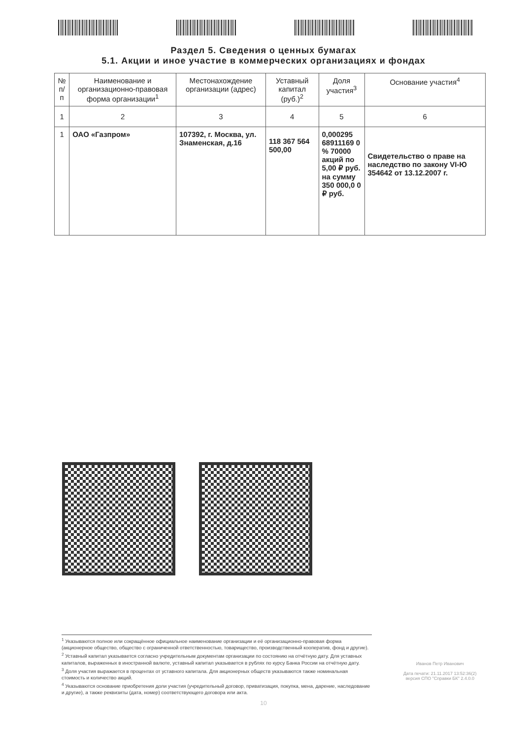Раздел 5. Сведения о ценных бумагах
5.1. Акции и иное участие в коммерческих организациях и фондах
| № п/п | Наименование и организационно-правовая форма организации<sup>1</sup> | Местонахождение организации (адрес) | Уставный капитал (руб.)<sup>2</sup> | Доля участия<sup>3</sup> | Основание участия<sup>4</sup> |
| --- | --- | --- | --- | --- | --- |
| 1 | 2 | 3 | 4 | 5 | 6 |
| 1 | ОАО «Газпром» | 107392, г. Москва, ул. Знаменская, д.16 | 118 367 564 500,00 | 0,000295 68911169 0 % 70000 акций по 5,00 ₽ руб. на сумму 350 000,0 0 ₽ руб. | Свидетельство о праве на наследство по закону VI-Ю 354642 от 13.12.2007 г. |
<sup>1</sup> Указываются полное или сокращённое официальное наименование организации и её организационно-правовая форма (акционерное общество, общество с ограниченной ответственностью, товарищество, производственный кооператив, фонд и другие).
<sup>2</sup> Уставный капитал указывается согласно учредительным документам организации по состоянию на отчётную дату. Для уставных капиталов, выраженных в иностранной валюте, уставный капитал указывается в рублях по курсу Банка России на отчётную дату.
<sup>3</sup> Доля участия выражается в процентах от уставного капитала. Для акционерных обществ указываются также номинальная стоимость и количество акций.
<sup>4</sup> Указываются основание приобретения доли участия (учредительный договор, приватизация, покупка, мена, дарение, наследование и другие), а также реквизиты (дата, номер) соответствующего договора или акта.
Иванов Петр Иванович
Дата печати: 21.11.2017 13:52:36(2)
версия СПО "Справки БК" 2.4.0.0
10